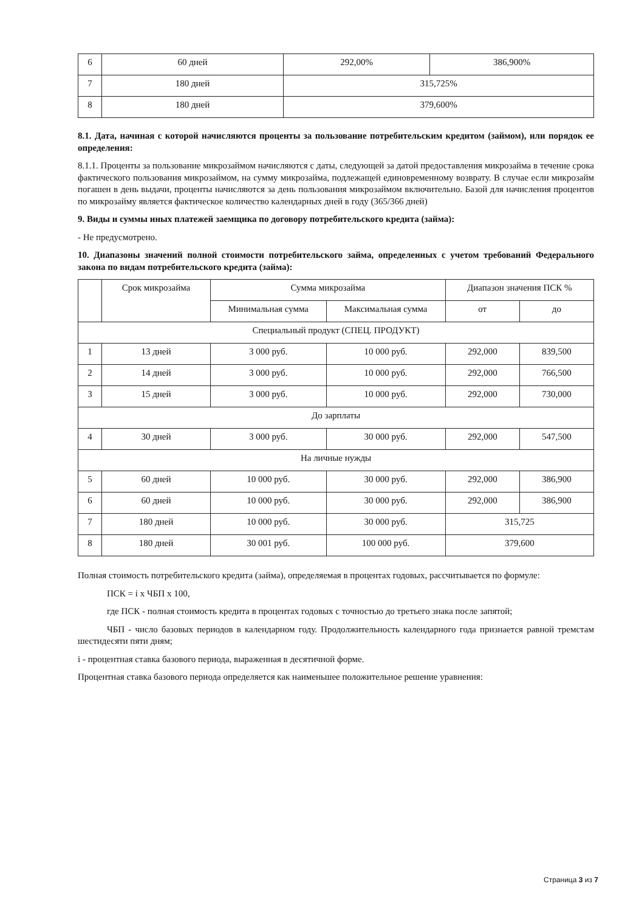| 6 | 60 дней | 292,00% | 386,900% |
| 7 | 180 дней | 315,725% | |
| 8 | 180 дней | 379,600% | |
8.1. Дата, начиная с которой начисляются проценты за пользование потребительским кредитом (займом), или порядок ее определения:
8.1.1. Проценты за пользование микрозаймом начисляются с даты, следующей за датой предоставления микрозайма в течение срока фактического пользования микрозаймом, на сумму микрозайма, подлежащей единовременному возврату. В случае если микрозайм погашен в день выдачи, проценты начисляются за день пользования микрозаймом включительно. Базой для начисления процентов по микрозайму является фактическое количество календарных дней в году (365/366 дней)
9. Виды и суммы иных платежей заемщика по договору потребительского кредита (займа):
- Не предусмотрено.
10. Диапазоны значений полной стоимости потребительского займа, определенных с учетом требований Федерального закона по видам потребительского кредита (займа):
| | Срок микрозайма | Сумма микрозайма | | Диапазон значения ПСК % | |
| --- | --- | --- | --- | --- | --- |
| | | Минимальная сумма | Максимальная сумма | от | до |
| Специальный продукт (СПЕЦ. ПРОДУКТ) | | | | | |
| 1 | 13 дней | 3 000 руб. | 10 000 руб. | 292,000 | 839,500 |
| 2 | 14 дней | 3 000 руб. | 10 000 руб. | 292,000 | 766,500 |
| 3 | 15 дней | 3 000 руб. | 10 000 руб. | 292,000 | 730,000 |
| До зарплаты | | | | | |
| 4 | 30 дней | 3 000 руб. | 30 000 руб. | 292,000 | 547,500 |
| На личные нужды | | | | | |
| 5 | 60 дней | 10 000 руб. | 30 000 руб. | 292,000 | 386,900 |
| 6 | 60 дней | 10 000 руб. | 30 000 руб. | 292,000 | 386,900 |
| 7 | 180 дней | 10 000 руб. | 30 000 руб. | 315,725 | |
| 8 | 180 дней | 30 001 руб. | 100 000 руб. | 379,600 | |
Полная стоимость потребительского кредита (займа), определяемая в процентах годовых, рассчитывается по формуле:
ПСК = i x ЧБП x 100,
где ПСК - полная стоимость кредита в процентах годовых с точностью до третьего знака после запятой;
ЧБП - число базовых периодов в календарном году. Продолжительность календарного года признается равной тремстам шестидесяти пяти дням;
i - процентная ставка базового периода, выраженная в десятичной форме.
Процентная ставка базового периода определяется как наименьшее положительное решение уравнения:
Страница 3 из 7